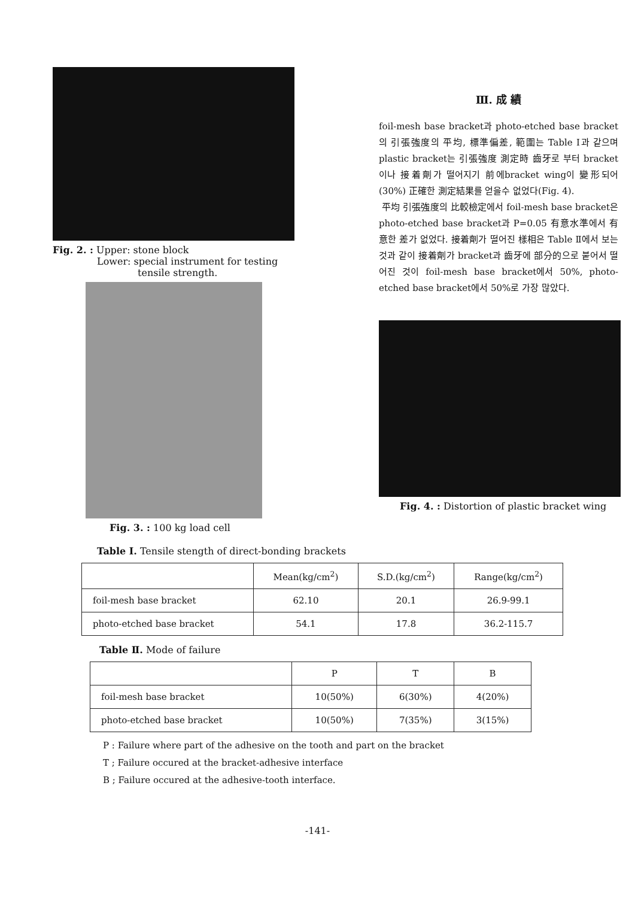Fig. 2. : Upper: stone block
Lower: special instrument for testing
tensile strength.
Fig. 3. : 100 kg load cell
Ⅲ. 成 績
foil-mesh base bracket과 photo-etched base bracket의 引張強度의 平均, 標準偏差, 範圍는 Table Ⅰ과 같으며 plastic bracket는 引張強度 測定時 齒牙로 부터 bracket이나 接着劑가 떨어지기 前에bracket wing이 變形되어(30%) 正確한 測定結果를 얻을수 없었다(Fig. 4).
平均 引張強度의 比較檢定에서 foil-mesh base bracket은 photo-etched base bracket과 P=0.05 有意水準에서 有意한 差가 없었다. 接着劑가 떨어진 樣相은 Table Ⅱ에서 보는것과 같이 接着劑가 bracket과 齒牙에 部分的으로 붙어서 떨어진 것이 foil-mesh base bracket에서 50%, photo- etched base bracket에서 50%로 가장 많았다.
Fig. 4. : Distortion of plastic bracket wing
Table Ⅰ. Tensile stength of direct-bonding brackets
| | Mean(kg/cm<sup>2</sup>) | S.D.(kg/cm<sup>2</sup>) | Range(kg/cm<sup>2</sup>) |
| --- | --- | --- | --- |
| foil-mesh base bracket | 62.10 | 20.1 | 26.9-99.1 |
| photo-etched base bracket | 54.1 | 17.8 | 36.2-115.7 |
Table Ⅱ. Mode of failure
| | P | T | B |
| --- | --- | --- | --- |
| foil-mesh base bracket | 10(50%) | 6(30%) | 4(20%) |
| photo-etched base bracket | 10(50%) | 7(35%) | 3(15%) |
P : Failure where part of the adhesive on the tooth and part on the bracket
T ; Failure occured at the bracket-adhesive interface
B ; Failure occured at the adhesive-tooth interface.
-141-